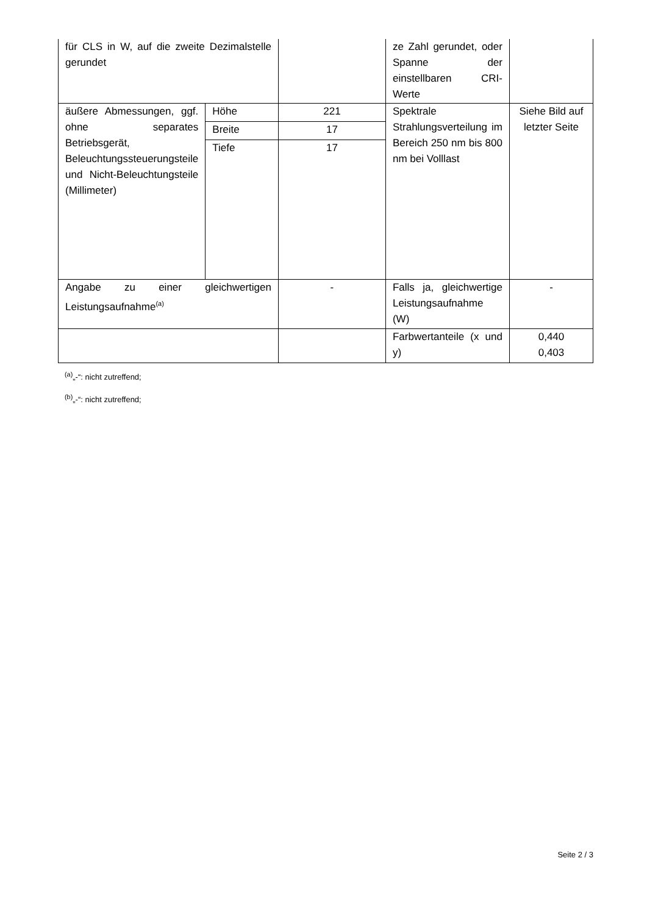| für CLS in W, auf die zweite Dezimalstelle gerundet | | | ze Zahl gerundet, oder Spanne der einstellbaren CRI-Werte | |
| äußere Abmessungen, ggf. ohne separates Betriebsgerät, Beleuchtungssteuerungsteile und Nicht-Beleuchtungsteile (Millimeter) | Höhe | 221 | Spektrale Strahlungsverteilung im Bereich 250 nm bis 800 nm bei Volllast | Siehe Bild auf letzter Seite |
| | Breite | 17 | | |
| | Tiefe | 17 | | |
| Angabe zu einer gleichwertigen Leistungsaufnahme<sup>(a)</sup> | | - | Falls ja, gleichwertige Leistungsaufnahme (W) | - |
| | | | Farbwertanteile (x und y) | 0,440 0,403 |
<sup>(a)</sup>„-“: nicht zutreffend;
<sup>(b)</sup>„-“: nicht zutreffend;
Seite 2 / 3